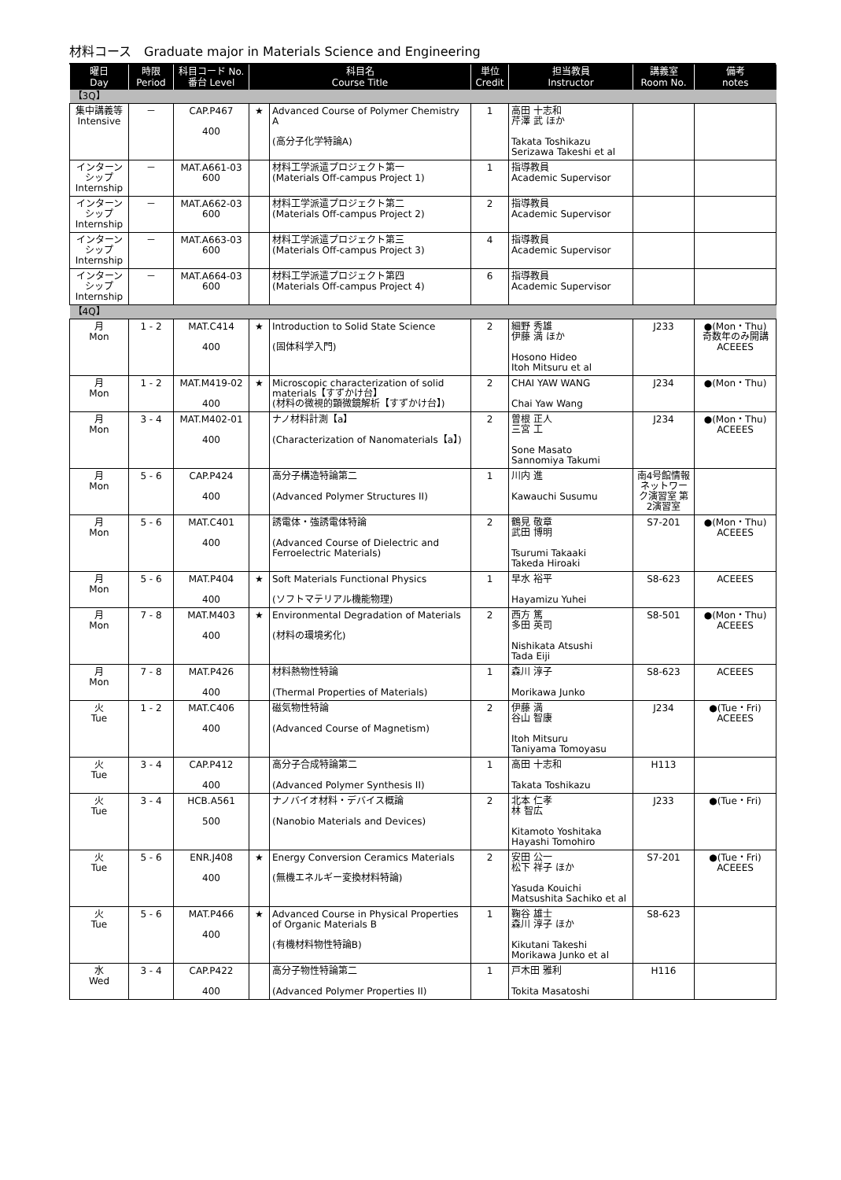材料コース　Graduate major in Materials Science and Engineering
| 曜日 Day | 時限 Period | 科目コード No. 番台 Level | 科目名 Course Title | | 単位 Credit | 担当教員 Instructor | 講義室 Room No. | 備考 notes |
| --- | --- | --- | --- | --- | --- | --- | --- | --- |
| 【3Q】 | | | | | | | | |
| 集中講義等 Intensive | － | CAP.P467 400 | ★ | Advanced Course of Polymer Chemistry A (高分子化学特論A) | 1 | 高田 十志和 芹澤 武 ほか Takata Toshikazu Serizawa Takeshi et al | | |
| インターンシップ Internship | － | MAT.A661-03 600 | | 材料工学派遣プロジェクト第一 (Materials Off-campus Project 1) | 1 | 指導教員 Academic Supervisor | | |
| インターンシップ Internship | － | MAT.A662-03 600 | | 材料工学派遣プロジェクト第二 (Materials Off-campus Project 2) | 2 | 指導教員 Academic Supervisor | | |
| インターンシップ Internship | － | MAT.A663-03 600 | | 材料工学派遣プロジェクト第三 (Materials Off-campus Project 3) | 4 | 指導教員 Academic Supervisor | | |
| インターンシップ Internship | － | MAT.A664-03 600 | | 材料工学派遣プロジェクト第四 (Materials Off-campus Project 4) | 6 | 指導教員 Academic Supervisor | | |
| 【4Q】 | | | | | | | | |
| 月 Mon | 1 - 2 | MAT.C414 400 | ★ | Introduction to Solid State Science (固体科学入門) | 2 | 細野 秀雄 伊藤 満 ほか Hosono Hideo Itoh Mitsuru et al | J233 | ●(Mon・Thu) 奇数年のみ開講 ACEEES |
| 月 Mon | 1 - 2 | MAT.M419-02 400 | ★ | Microscopic characterization of solid materials【すずかけ台】 (材料の微視的顕微鏡解析【すずかけ台】) | 2 | CHAI YAW WANG Chai Yaw Wang | J234 | ●(Mon・Thu) |
| 月 Mon | 3 - 4 | MAT.M402-01 400 | | ナノ材料計測【a】 (Characterization of Nanomaterials【a】) | 2 | 曽根 正人 三宮 工 Sone Masato Sannomiya Takumi | J234 | ●(Mon・Thu) ACEEES |
| 月 Mon | 5 - 6 | CAP.P424 400 | | 高分子構造特論第二 (Advanced Polymer Structures II) | 1 | 川内 進 Kawauchi Susumu | 南4号館情報ネットワーク演習室 第2演習室 | |
| 月 Mon | 5 - 6 | MAT.C401 400 | | 誘電体・強誘電体特論 (Advanced Course of Dielectric and Ferroelectric Materials) | 2 | 鶴見 敬章 武田 博明 Tsurumi Takaaki Takeda Hiroaki | S7-201 | ●(Mon・Thu) ACEEES |
| 月 Mon | 5 - 6 | MAT.P404 400 | ★ | Soft Materials Functional Physics (ソフトマテリアル機能物理) | 1 | 早水 裕平 Hayamizu Yuhei | S8-623 | ACEEES |
| 月 Mon | 7 - 8 | MAT.M403 400 | ★ | Environmental Degradation of Materials (材料の環境劣化) | 2 | 西方 篤 多田 英司 Nishikata Atsushi Tada Eiji | S8-501 | ●(Mon・Thu) ACEEES |
| 月 Mon | 7 - 8 | MAT.P426 400 | | 材料熱物性特論 (Thermal Properties of Materials) | 1 | 森川 淳子 Morikawa Junko | S8-623 | ACEEES |
| 火 Tue | 1 - 2 | MAT.C406 400 | | 磁気物性特論 (Advanced Course of Magnetism) | 2 | 伊藤 満 谷山 智康 Itoh Mitsuru Taniyama Tomoyasu | J234 | ●(Tue・Fri) ACEEES |
| 火 Tue | 3 - 4 | CAP.P412 400 | | 高分子合成特論第二 (Advanced Polymer Synthesis II) | 1 | 高田 十志和 Takata Toshikazu | H113 | |
| 火 Tue | 3 - 4 | HCB.A561 500 | | ナノバイオ材料・デバイス概論 (Nanobio Materials and Devices) | 2 | 北本 仁孝 林 智広 Kitamoto Yoshitaka Hayashi Tomohiro | J233 | ●(Tue・Fri) |
| 火 Tue | 5 - 6 | ENR.J408 400 | ★ | Energy Conversion Ceramics Materials (無機エネルギー変換材料特論) | 2 | 安田 公一 松下 祥子 ほか Yasuda Kouichi Matsushita Sachiko et al | S7-201 | ●(Tue・Fri) ACEEES |
| 火 Tue | 5 - 6 | MAT.P466 400 | ★ | Advanced Course in Physical Properties of Organic Materials B (有機材料物性特論B) | 1 | 鞠谷 雄士 森川 淳子 ほか Kikutani Takeshi Morikawa Junko et al | S8-623 | |
| 水 Wed | 3 - 4 | CAP.P422 400 | | 高分子物性特論第二 (Advanced Polymer Properties II) | 1 | 戸木田 雅利 Tokita Masatoshi | H116 | |